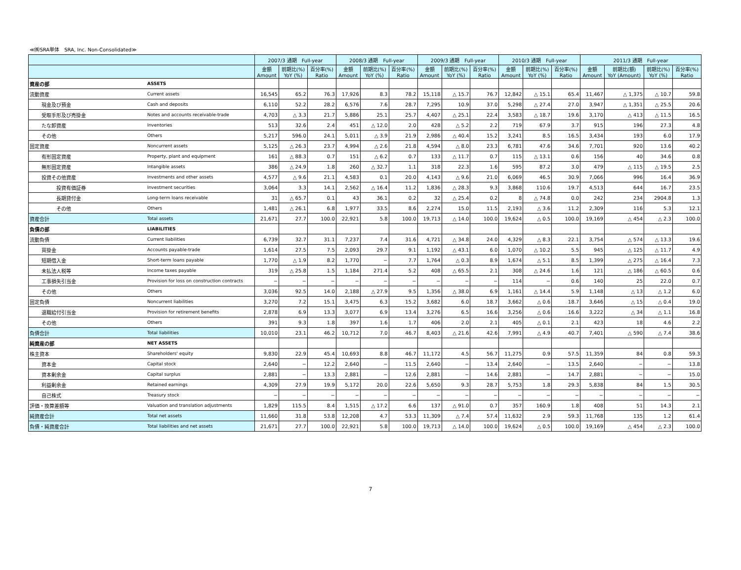≪㈱SRA単体　SRA, Inc. Non-Consolidated≫
| | | 2007/3 通期 Full-year | | | 2008/3 通期 Full-year | | | 2009/3 通期 Full-year | | | 2010/3 通期 Full-year | | | 2011/3 通期 Full-year | | | |
| --- | --- | --- | --- | --- | --- | --- | --- | --- | --- | --- | --- | --- | --- | --- | --- | --- | --- |
| | | 金額 Amount | 前期比(%) YoY (%) | 百分率(%) Ratio | 金額 Amount | 前期比(%) YoY (%) | 百分率(%) Ratio | 金額 Amount | 前期比(%) YoY (%) | 百分率(%) Ratio | 金額 Amount | 前期比(%) YoY (%) | 百分率(%) Ratio | 金額 Amount | 前期比(額) YoY (Amount) | 前期比(%) YoY (%) | 百分率(%) Ratio |
| 資産の部 | ASSETS | | | | | | | | | | | | | | | | |
| 流動資産 | Current assets | 16,545 | 65.2 | 76.3 | 17,926 | 8.3 | 78.2 | 15,118 | △ 15.7 | 76.7 | 12,842 | △ 15.1 | 65.4 | 11,467 | △ 1,375 | △ 10.7 | 59.8 |
| 現金及び預金 | Cash and deposits | 6,110 | 52.2 | 28.2 | 6,576 | 7.6 | 28.7 | 7,295 | 10.9 | 37.0 | 5,298 | △ 27.4 | 27.0 | 3,947 | △ 1,351 | △ 25.5 | 20.6 |
| 受取手形及び売掛金 | Notes and accounts receivable-trade | 4,703 | △ 3.3 | 21.7 | 5,886 | 25.1 | 25.7 | 4,407 | △ 25.1 | 22.4 | 3,583 | △ 18.7 | 19.6 | 3,170 | △ 413 | △ 11.5 | 16.5 |
| たな卸資産 | Inventories | 513 | 32.6 | 2.4 | 451 | △ 12.0 | 2.0 | 428 | △ 5.2 | 2.2 | 719 | 67.9 | 3.7 | 915 | 196 | 27.3 | 4.8 |
| その他 | Others | 5,217 | 596.0 | 24.1 | 5,011 | △ 3.9 | 21.9 | 2,986 | △ 40.4 | 15.2 | 3,241 | 8.5 | 16.5 | 3,434 | 193 | 6.0 | 17.9 |
| 固定資産 | Noncurrent assets | 5,125 | △ 26.3 | 23.7 | 4,994 | △ 2.6 | 21.8 | 4,594 | △ 8.0 | 23.3 | 6,781 | 47.6 | 34.6 | 7,701 | 920 | 13.6 | 40.2 |
| 有形固定資産 | Property, plant and equipment | 161 | △ 88.3 | 0.7 | 151 | △ 6.2 | 0.7 | 133 | △ 11.7 | 0.7 | 115 | △ 13.1 | 0.6 | 156 | 40 | 34.6 | 0.8 |
| 無形固定資産 | Intangible assets | 386 | △ 24.9 | 1.8 | 260 | △ 32.7 | 1.1 | 318 | 22.3 | 1.6 | 595 | 87.2 | 3.0 | 479 | △ 115 | △ 19.5 | 2.5 |
| 投資その他資産 | Investments and other assets | 4,577 | △ 9.6 | 21.1 | 4,583 | 0.1 | 20.0 | 4,143 | △ 9.6 | 21.0 | 6,069 | 46.5 | 30.9 | 7,066 | 996 | 16.4 | 36.9 |
| 投資有価証券 | Investment securities | 3,064 | 3.3 | 14.1 | 2,562 | △ 16.4 | 11.2 | 1,836 | △ 28.3 | 9.3 | 3,868 | 110.6 | 19.7 | 4,513 | 644 | 16.7 | 23.5 |
| 長期貸付金 | Long-term loans receivable | 31 | △ 65.7 | 0.1 | 43 | 36.1 | 0.2 | 32 | △ 25.4 | 0.2 | 8 | △ 74.8 | 0.0 | 242 | 234 | 2904.8 | 1.3 |
| その他 | Others | 1,481 | △ 26.1 | 6.8 | 1,977 | 33.5 | 8.6 | 2,274 | 15.0 | 11.5 | 2,193 | △ 3.6 | 11.2 | 2,309 | 116 | 5.3 | 12.1 |
| 資産合計 | Total assets | 21,671 | 27.7 | 100.0 | 22,921 | 5.8 | 100.0 | 19,713 | △ 14.0 | 100.0 | 19,624 | △ 0.5 | 100.0 | 19,169 | △ 454 | △ 2.3 | 100.0 |
| 負債の部 | LIABILITIES | | | | | | | | | | | | | | | | |
| 流動負債 | Current liabilities | 6,739 | 32.7 | 31.1 | 7,237 | 7.4 | 31.6 | 4,721 | △ 34.8 | 24.0 | 4,329 | △ 8.3 | 22.1 | 3,754 | △ 574 | △ 13.3 | 19.6 |
| 買掛金 | Accounts payable-trade | 1,614 | 27.5 | 7.5 | 2,093 | 29.7 | 9.1 | 1,192 | △ 43.1 | 6.0 | 1,070 | △ 10.2 | 5.5 | 945 | △ 125 | △ 11.7 | 4.9 |
| 短期借入金 | Short-term loans payable | 1,770 | △ 1.9 | 8.2 | 1,770 | − | 7.7 | 1,764 | △ 0.3 | 8.9 | 1,674 | △ 5.1 | 8.5 | 1,399 | △ 275 | △ 16.4 | 7.3 |
| 未払法人税等 | Income taxes payable | 319 | △ 25.8 | 1.5 | 1,184 | 271.4 | 5.2 | 408 | △ 65.5 | 2.1 | 308 | △ 24.6 | 1.6 | 121 | △ 186 | △ 60.5 | 0.6 |
| 工事損失引当金 | Provision for loss on construction contracts | − | − | − | − | − | − | − | − | − | 114 | − | 0.6 | 140 | 25 | 22.0 | 0.7 |
| その他 | Others | 3,036 | 92.5 | 14.0 | 2,188 | △ 27.9 | 9.5 | 1,356 | △ 38.0 | 6.9 | 1,161 | △ 14.4 | 5.9 | 1,148 | △ 13 | △ 1.2 | 6.0 |
| 固定負債 | Noncurrent liabilities | 3,270 | 7.2 | 15.1 | 3,475 | 6.3 | 15.2 | 3,682 | 6.0 | 18.7 | 3,662 | △ 0.6 | 18.7 | 3,646 | △ 15 | △ 0.4 | 19.0 |
| 退職給付引当金 | Provision for retirement benefits | 2,878 | 6.9 | 13.3 | 3,077 | 6.9 | 13.4 | 3,276 | 6.5 | 16.6 | 3,256 | △ 0.6 | 16.6 | 3,222 | △ 34 | △ 1.1 | 16.8 |
| その他 | Others | 391 | 9.3 | 1.8 | 397 | 1.6 | 1.7 | 406 | 2.0 | 2.1 | 405 | △ 0.1 | 2.1 | 423 | 18 | 4.6 | 2.2 |
| 負債合計 | Total liabilities | 10,010 | 23.1 | 46.2 | 10,712 | 7.0 | 46.7 | 8,403 | △ 21.6 | 42.6 | 7,991 | △ 4.9 | 40.7 | 7,401 | △ 590 | △ 7.4 | 38.6 |
| 純資産の部 | NET ASSETS | | | | | | | | | | | | | | | | |
| 株主資本 | Shareholders' equity | 9,830 | 22.9 | 45.4 | 10,693 | 8.8 | 46.7 | 11,172 | 4.5 | 56.7 | 11,275 | 0.9 | 57.5 | 11,359 | 84 | 0.8 | 59.3 |
| 資本金 | Capital stock | 2,640 | − | 12.2 | 2,640 | − | 11.5 | 2,640 | − | 13.4 | 2,640 | − | 13.5 | 2,640 | − | − | 13.8 |
| 資本剰余金 | Capital surplus | 2,881 | − | 13.3 | 2,881 | − | 12.6 | 2,881 | − | 14.6 | 2,881 | − | 14.7 | 2,881 | − | − | 15.0 |
| 利益剰余金 | Retained earnings | 4,309 | 27.9 | 19.9 | 5,172 | 20.0 | 22.6 | 5,650 | 9.3 | 28.7 | 5,753 | 1.8 | 29.3 | 5,838 | 84 | 1.5 | 30.5 |
| 自己株式 | Treasury stock | − | − | − | − | − | − | − | − | − | − | − | − | − | − | − | − |
| 評価・換算差額等 | Valuation and translation adjustments | 1,829 | 115.5 | 8.4 | 1,515 | △ 17.2 | 6.6 | 137 | △ 91.0 | 0.7 | 357 | 160.9 | 1.8 | 408 | 51 | 14.3 | 2.1 |
| 純資産合計 | Total net assets | 11,660 | 31.8 | 53.8 | 12,208 | 4.7 | 53.3 | 11,309 | △ 7.4 | 57.4 | 11,632 | 2.9 | 59.3 | 11,768 | 135 | 1.2 | 61.4 |
| 負債・純資産合計 | Total liabilities and net assets | 21,671 | 27.7 | 100.0 | 22,921 | 5.8 | 100.0 | 19,713 | △ 14.0 | 100.0 | 19,624 | △ 0.5 | 100.0 | 19,169 | △ 454 | △ 2.3 | 100.0 |
7